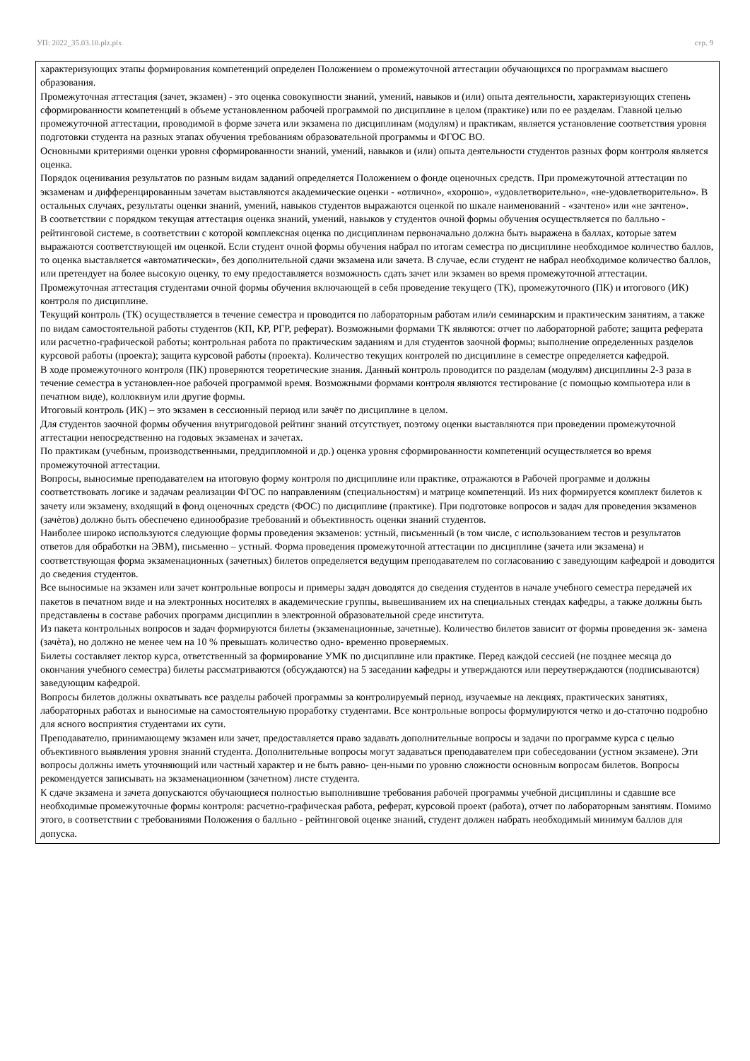УП: 2022_35.03.10.plz.plx стр. 9
характеризующих этапы формирования компетенций определен Положением о промежуточной аттестации обучающихся по программам высшего образования.
Промежуточная аттестация (зачет, экзамен) - это оценка совокупности знаний, умений, навыков и (или) опыта деятельности, характеризующих степень сформированности компетенций в объеме установленном рабочей программой по дисциплине в целом (практике) или по ее разделам. Главной целью промежуточной аттестации, проводимой в форме зачета или экзамена по дисциплинам (модулям) и практикам, является установление соответствия уровня подготовки студента на разных этапах обучения требованиям образовательной программы и ФГОС ВО.
Основными критериями оценки уровня сформированности знаний, умений, навыков и (или) опыта деятельности студентов разных форм контроля является оценка.
Порядок оценивания результатов по разным видам заданий определяется Положением о фонде оценочных средств. При промежуточной аттестации по экзаменам и дифференцированным зачетам выставляются академические оценки - «отлично», «хорошо», «удовлетворительно», «не-удовлетворительно». В остальных случаях, результаты оценки знаний, умений, навыков студентов выражаются оценкой по шкале наименований - «зачтено» или «не зачтено».
В соответствии с порядком текущая аттестация оценка знаний, умений, навыков у студентов очной формы обучения осуществляется по балльно - рейтинговой системе, в соответствии с которой комплексная оценка по дисциплинам первоначально должна быть выражена в баллах, которые затем выражаются соответствующей им оценкой. Если студент очной формы обучения набрал по итогам семестра по дисциплине необходимое количество баллов, то оценка выставляется «автоматически», без дополнительной сдачи экзамена или зачета. В случае, если студент не набрал необходимое количество баллов, или претендует на более высокую оценку, то ему предоставляется возможность сдать зачет или экзамен во время промежуточной аттестации.
Промежуточная аттестация студентами очной формы обучения включающей в себя проведение текущего (ТК), промежуточного (ПК) и итогового (ИК) контроля по дисциплине.
Текущий контроль (ТК) осуществляется в течение семестра и проводится по лабораторным работам или/и семинарским и практическим занятиям, а также по видам самостоятельной работы студентов (КП, КР, РГР, реферат). Возможными формами ТК являются: отчет по лабораторной работе; защита реферата или расчетно-графической работы; контрольная работа по практическим заданиям и для студентов заочной формы; выполнение определенных разделов курсовой работы (проекта); защита курсовой работы (проекта). Количество текущих контролей по дисциплине в семестре определяется кафедрой.
В ходе промежуточного контроля (ПК) проверяются теоретические знания. Данный контроль проводится по разделам (модулям) дисциплины 2-3 раза в течение семестра в установлен-ное рабочей программой время. Возможными формами контроля являются тестирование (с помощью компьютера или в печатном виде), коллоквиум или другие формы.
Итоговый контроль (ИК) – это экзамен в сессионный период или зачёт по дисциплине в целом.
Для студентов заочной формы обучения внутригодовой рейтинг знаний отсутствует, поэтому оценки выставляются при проведении промежуточной аттестации непосредственно на годовых экзаменах и зачетах.
По практикам (учебным, производственными, преддипломной и др.) оценка уровня сформированности компетенций осуществляется во время промежуточной аттестации.
Вопросы, выносимые преподавателем на итоговую форму контроля по дисциплине или практике, отражаются в Рабочей программе и должны соответствовать логике и задачам реализации ФГОС по направлениям (специальностям) и матрице компетенций. Из них формируется комплект билетов к зачету или экзамену, входящий в фонд оценочных средств (ФОС) по дисциплине (практике). При подготовке вопросов и задач для проведения экзаменов (зачѐтов) должно быть обеспечено единообразие требований и объективность оценки знаний студентов.
Наиболее широко используются следующие формы проведения экзаменов: устный, письменный (в том числе, с использованием тестов и результатов ответов для обработки на ЭВМ), письменно – устный. Форма проведения промежуточной аттестации по дисциплине (зачета или экзамена) и соответствующая форма экзаменационных (зачетных) билетов определяется ведущим преподавателем по согласованию с заведующим кафедрой и доводится до сведения студентов.
Все выносимые на экзамен или зачет контрольные вопросы и примеры задач доводятся до сведения студентов в начале учебного семестра передачей их пакетов в печатном виде и на электронных носителях в академические группы, вывешиванием их на специальных стендах кафедры, а также должны быть представлены в составе рабочих программ дисциплин в электронной образовательной среде института.
Из пакета контрольных вопросов и задач формируются билеты (экзаменационные, зачетные). Количество билетов зависит от формы проведения эк- замена (зачѐта), но должно не менее чем на 10 % превышать количество одно- временно проверяемых.
Билеты составляет лектор курса, ответственный за формирование УМК по дисциплине или практике. Перед каждой сессией (не позднее месяца до окончания учебного семестра) билеты рассматриваются (обсуждаются) на 5 заседании кафедры и утверждаются или переутверждаются (подписываются) заведующим кафедрой.
Вопросы билетов должны охватывать все разделы рабочей программы за контролируемый период, изучаемые на лекциях, практических занятиях, лабораторных работах и выносимые на самостоятельную проработку студентами. Все контрольные вопросы формулируются четко и до-статочно подробно для ясного восприятия студентами их сути.
Преподавателю, принимающему экзамен или зачет, предоставляется право задавать дополнительные вопросы и задачи по программе курса с целью объективного выявления уровня знаний студента. Дополнительные вопросы могут задаваться преподавателем при собеседовании (устном экзамене). Эти вопросы должны иметь уточняющий или частный характер и не быть равно- цен-ными по уровню сложности основным вопросам билетов. Вопросы рекомендуется записывать на экзаменационном (зачетном) листе студента.
К сдаче экзамена и зачета допускаются обучающиеся полностью выполнившие требования рабочей программы учебной дисциплины и сдавшие все необходимые промежуточные формы контроля: расчетно-графическая работа, реферат, курсовой проект (работа), отчет по лабораторным занятиям. Помимо этого, в соответствии с требованиями Положения о балльно - рейтинговой оценке знаний, студент должен набрать необходимый минимум баллов для допуска.